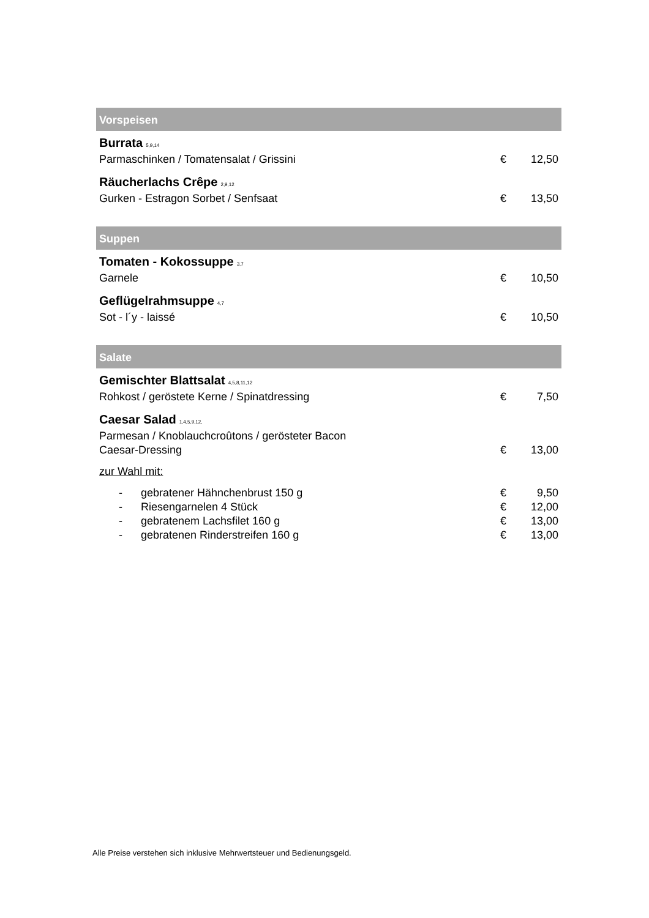Vorspeisen
| Burrata 5,9,14 Parmaschinken / Tomatensalat / Grissini | € | 12,50 |
| Räucherlachs Crêpe 2,9,12 Gurken - Estragon Sorbet / Senfsaat | € | 13,50 |
Suppen
| Tomaten - Kokossuppe 3,7 Garnele | € | 10,50 |
| Geflügelrahmsuppe 4,7 Sot - l´y - laissé | € | 10,50 |
Salate
| Gemischter Blattsalat 4,5,8,11,12 Rohkost / geröstete Kerne / Spinatdressing | € | 7,50 |
| Caesar Salad 1,4,5,9,12, Parmesan / Knoblauchcroûtons / gerösteter Bacon Caesar-Dressing | € | 13,00 |
| zur Wahl mit: | | |
| - gebratener Hähnchenbrust 150 g | € | 9,50 |
| - Riesengarnelen 4 Stück | € | 12,00 |
| - gebratenem Lachsfilet 160 g | € | 13,00 |
| - gebratenen Rinderstreifen 160 g | € | 13,00 |
Alle Preise verstehen sich inklusive Mehrwertsteuer und Bedienungsgeld.